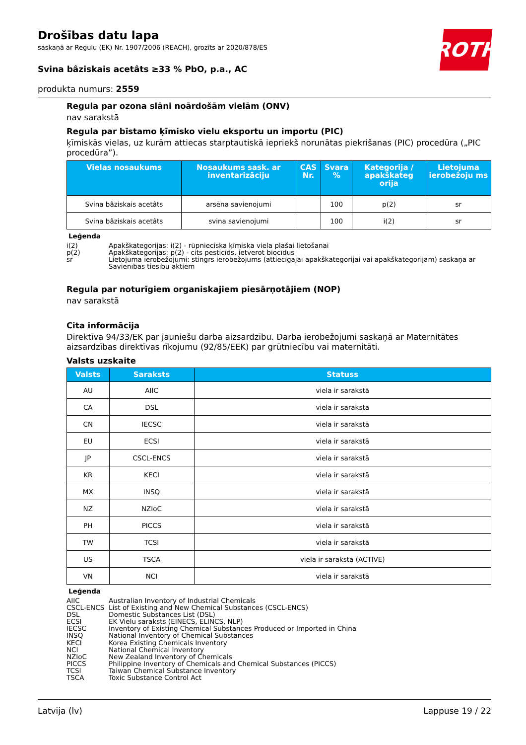ROTH
Drošības datu lapa
saskaņā ar Regulu (EK) Nr. 1907/2006 (REACH), grozīts ar 2020/878/ES
Svina bâziskais acetâts ≥33 % PbO, p.a., AC
produkta numurs: 2559
Regula par ozona slāni noārdošām vielām (ONV)
nav sarakstā
Regula par bīstamo ķīmisko vielu eksportu un importu (PIC)
ķīmiskās vielas, uz kurām attiecas starptautiskā iepriekš norunātas piekrišanas (PIC) procedūra („PIC procedūra”).
| Vielas nosaukums | Nosaukums sask. ar inventarizāciju | CAS Nr. | Svara % | Kategorija / apakškateg orija | Lietojuma ierobežoju ms |
| --- | --- | --- | --- | --- | --- |
| Svina bâziskais acetâts | arsēna savienojumi | | 100 | p(2) | sr |
| Svina bâziskais acetâts | svina savienojumi | | 100 | i(2) | sr |
Leģenda
i(2) Apakškategorijas: i(2) - rūpnieciska ķīmiska viela plašai lietošanai
p(2) Apakškategorijas: p(2) - cits pesticīds, ietverot biocīdus
sr Lietojuma ierobežojumi: stingrs ierobežojums (attiecīgajai apakškategorijai vai apakškategorijām) saskaņā ar Savienības tiesību aktiem
Regula par noturīgiem organiskajiem piesārņotājiem (NOP)
nav sarakstā
Cita informācija
Direktīva 94/33/EK par jauniešu darba aizsardzību. Darba ierobežojumi saskaņā ar Maternitātes aizsardzības direktīvas rīkojumu (92/85/EEK) par grūtniecību vai maternitāti.
Valsts uzskaite
| Valsts | Saraksts | Statuss |
| --- | --- | --- |
| AU | AIIC | viela ir sarakstā |
| CA | DSL | viela ir sarakstā |
| CN | IECSC | viela ir sarakstā |
| EU | ECSI | viela ir sarakstā |
| JP | CSCL-ENCS | viela ir sarakstā |
| KR | KECI | viela ir sarakstā |
| MX | INSQ | viela ir sarakstā |
| NZ | NZIoC | viela ir sarakstā |
| PH | PICCS | viela ir sarakstā |
| TW | TCSI | viela ir sarakstā |
| US | TSCA | viela ir sarakstā (ACTIVE) |
| VN | NCI | viela ir sarakstā |
Leģenda
AIIC Australian Inventory of Industrial Chemicals
CSCL-ENCS List of Existing and New Chemical Substances (CSCL-ENCS)
DSL Domestic Substances List (DSL)
ECSI EK Vielu saraksts (EINECS, ELINCS, NLP)
IECSC Inventory of Existing Chemical Substances Produced or Imported in China
INSQ National Inventory of Chemical Substances
KECI Korea Existing Chemicals Inventory
NCI National Chemical Inventory
NZIoC New Zealand Inventory of Chemicals
PICCS Philippine Inventory of Chemicals and Chemical Substances (PICCS)
TCSI Taiwan Chemical Substance Inventory
TSCA Toxic Substance Control Act
Latvija (lv) Lappuse 19 / 22